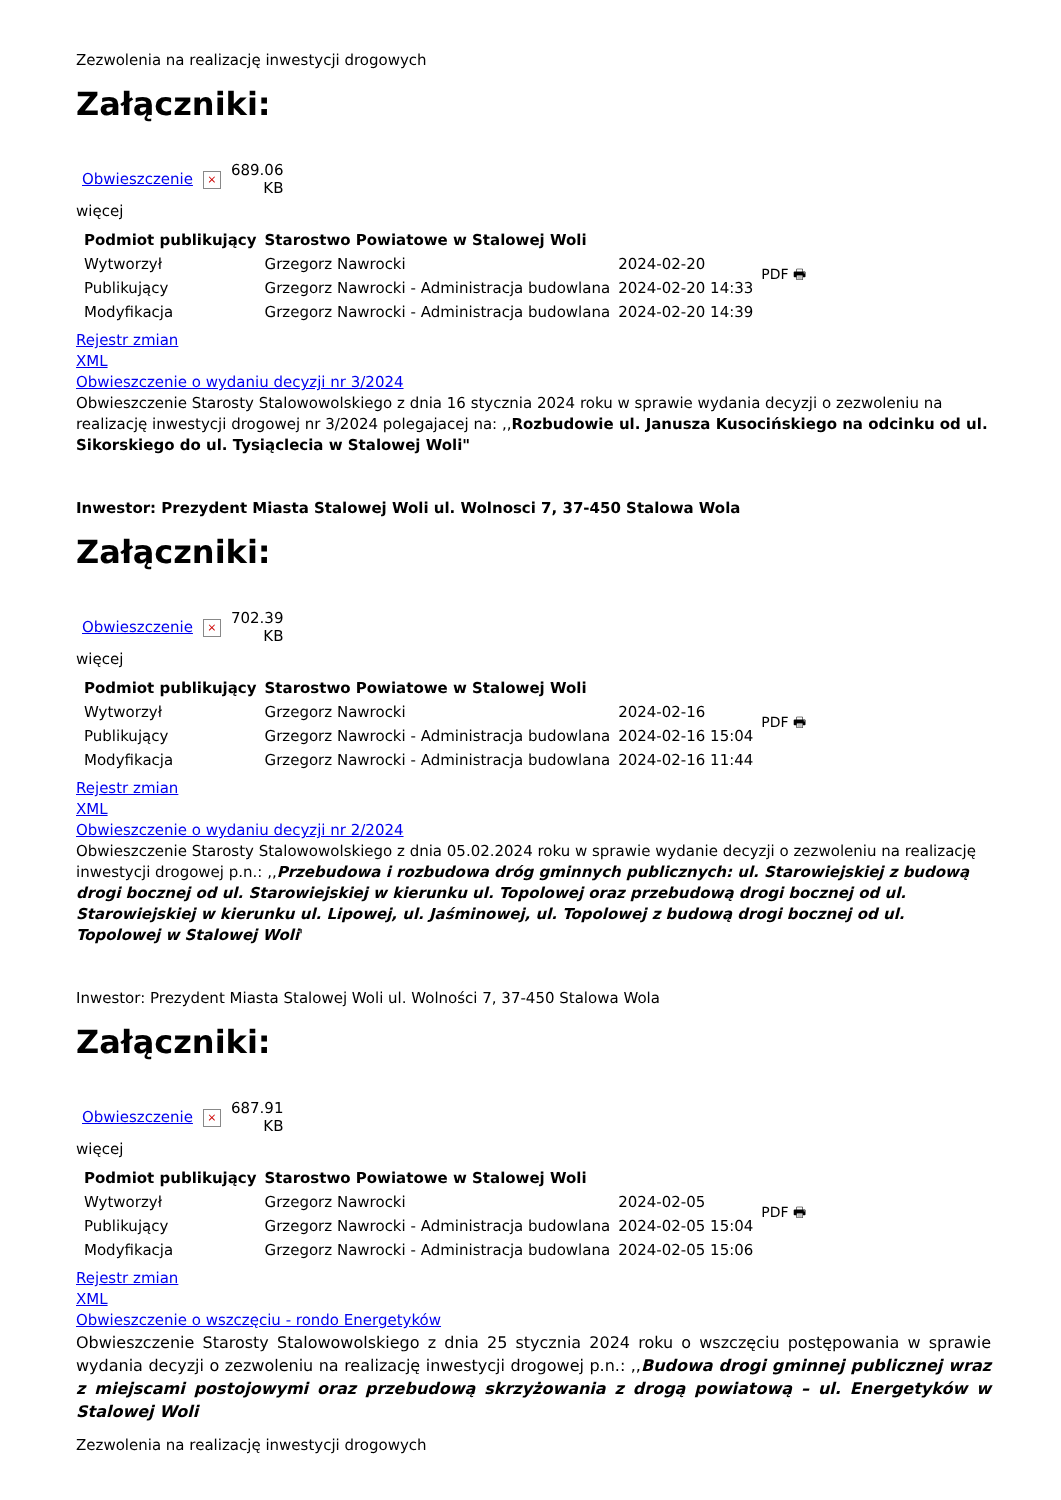Zezwolenia na realizację inwestycji drogowych
Załączniki:
| Obwieszczenie | × | 689.06 KB |
więcej
| Podmiot publikujący | Starostwo Powiatowe w Stalowej Woli | | PDF 🖶 |
| Wytworzył | Grzegorz Nawrocki | 2024-02-20 | |
| Publikujący | Grzegorz Nawrocki - Administracja budowlana | 2024-02-20 14:33 | |
| Modyfikacja | Grzegorz Nawrocki - Administracja budowlana | 2024-02-20 14:39 | |
Rejestr zmian
XML
Obwieszczenie o wydaniu decyzji nr 3/2024
Obwieszczenie Starosty Stalowowolskiego z dnia 16 stycznia 2024 roku w sprawie wydania decyzji o zezwoleniu na realizację inwestycji drogowej nr 3/2024 polegajacej na: ,,Rozbudowie ul. Janusza Kusocińskiego na odcinku od ul. Sikorskiego do ul. Tysiąclecia w Stalowej Woli"
Inwestor: Prezydent Miasta Stalowej Woli ul. Wolnosci 7, 37-450 Stalowa Wola
Załączniki:
| Obwieszczenie | × | 702.39 KB |
więcej
| Podmiot publikujący | Starostwo Powiatowe w Stalowej Woli | | PDF 🖶 |
| Wytworzył | Grzegorz Nawrocki | 2024-02-16 | |
| Publikujący | Grzegorz Nawrocki - Administracja budowlana | 2024-02-16 15:04 | |
| Modyfikacja | Grzegorz Nawrocki - Administracja budowlana | 2024-02-16 11:44 | |
Rejestr zmian
XML
Obwieszczenie o wydaniu decyzji nr 2/2024
Obwieszczenie Starosty Stalowowolskiego z dnia 05.02.2024 roku w sprawie wydanie decyzji o zezwoleniu na realizację inwestycji drogowej p.n.: ,,Przebudowa i rozbudowa dróg gminnych publicznych: ul. Starowiejskiej z budową drogi bocznej od ul. Starowiejskiej w kierunku ul. Topolowej oraz przebudową drogi bocznej od ul. Starowiejskiej w kierunku ul. Lipowej, ul. Jaśminowej, ul. Topolowej z budową drogi bocznej od ul. Topolowej w Stalowej Woli'
Inwestor: Prezydent Miasta Stalowej Woli ul. Wolności 7, 37-450 Stalowa Wola
Załączniki:
| Obwieszczenie | × | 687.91 KB |
więcej
| Podmiot publikujący | Starostwo Powiatowe w Stalowej Woli | | PDF 🖶 |
| Wytworzył | Grzegorz Nawrocki | 2024-02-05 | |
| Publikujący | Grzegorz Nawrocki - Administracja budowlana | 2024-02-05 15:04 | |
| Modyfikacja | Grzegorz Nawrocki - Administracja budowlana | 2024-02-05 15:06 | |
Rejestr zmian
XML
Obwieszczenie o wszczęciu - rondo Energetyków
Obwieszczenie Starosty Stalowowolskiego z dnia 25 stycznia 2024 roku o wszczęciu postępowania w sprawie wydania decyzji o zezwoleniu na realizację inwestycji drogowej p.n.: ,,Budowa drogi gminnej publicznej wraz z miejscami postojowymi oraz przebudową skrzyżowania z drogą powiatową – ul. Energetyków w Stalowej Woli
Zezwolenia na realizację inwestycji drogowych